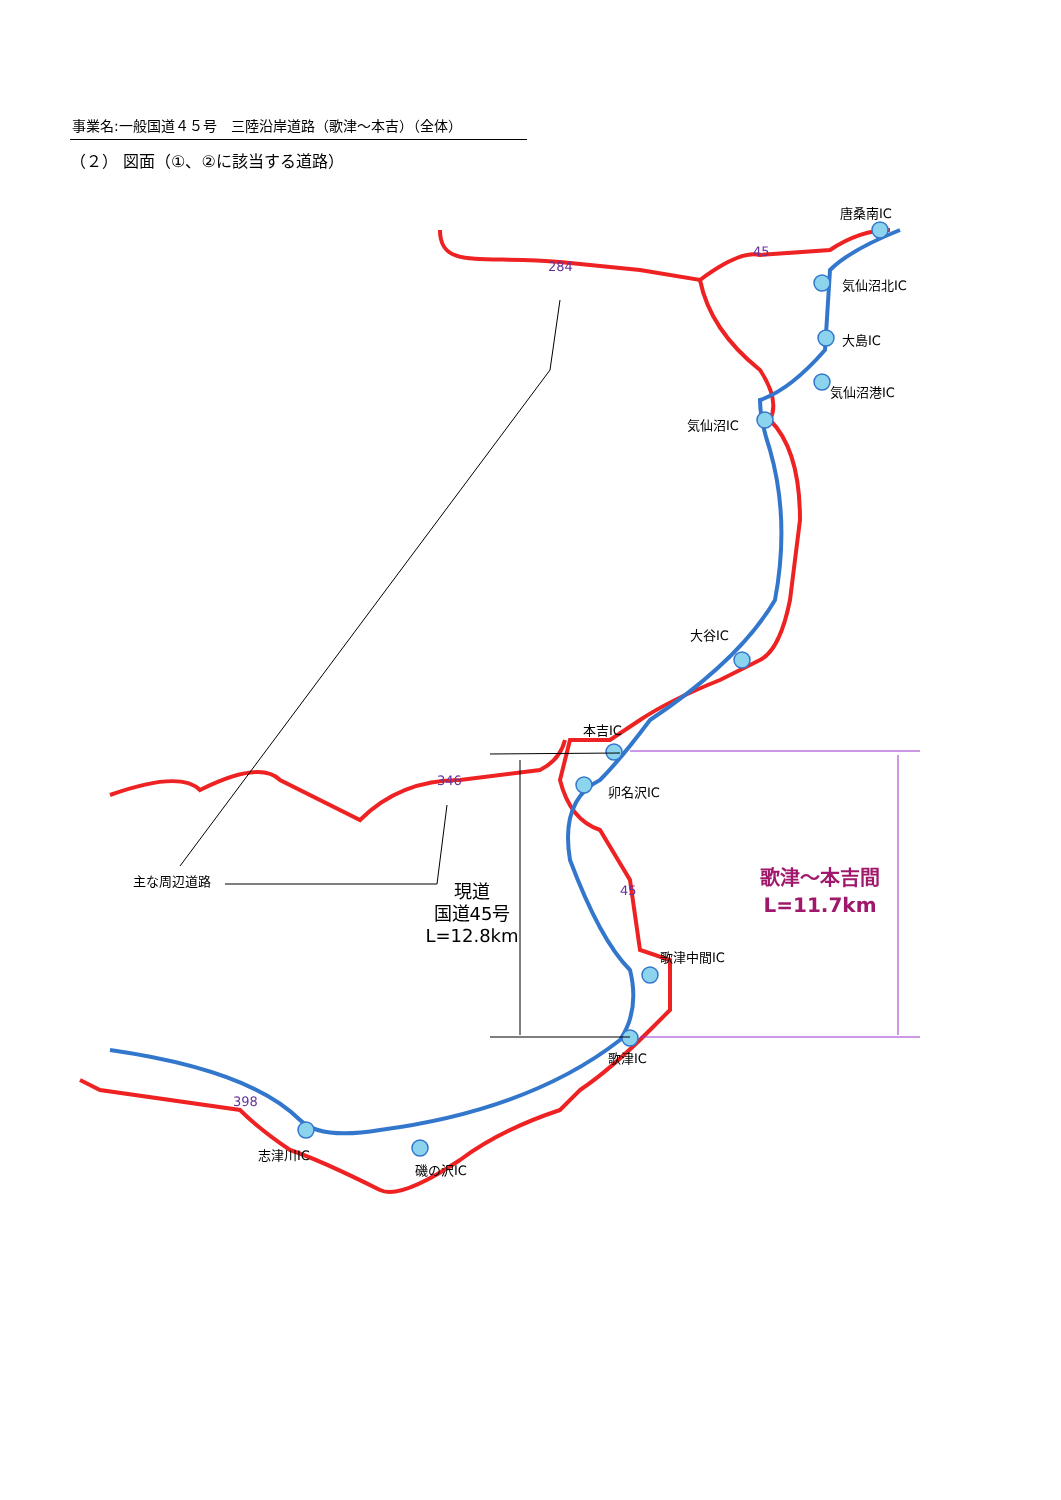事業名:一般国道４５号　三陸沿岸道路（歌津～本吉）（全体）
（２） 図面（①、②に該当する道路）
唐桑南IC
気仙沼北IC
大島IC
気仙沼港IC
気仙沼IC
大谷IC
本吉IC
卯名沢IC
歌津中間IC
歌津IC
志津川IC
磯の沢IC
主な周辺道路
284
45
346
45
398
現道
国道45号
L=12.8km
歌津～本吉間
L=11.7km